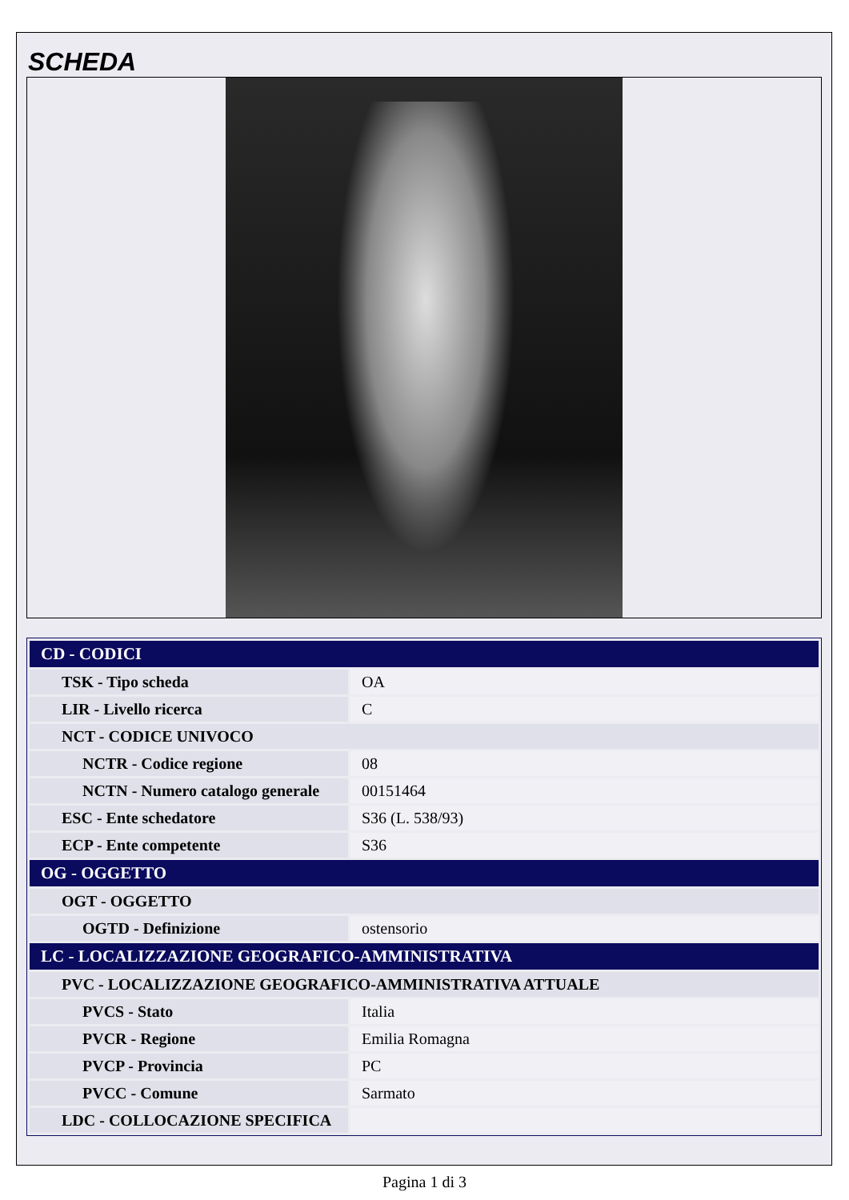SCHEDA
| CD - CODICI | |
| TSK - Tipo scheda | OA |
| LIR - Livello ricerca | C |
| NCT - CODICE UNIVOCO | |
| NCTR - Codice regione | 08 |
| NCTN - Numero catalogo generale | 00151464 |
| ESC - Ente schedatore | S36 (L. 538/93) |
| ECP - Ente competente | S36 |
| OG - OGGETTO | |
| OGT - OGGETTO | |
| OGTD - Definizione | ostensorio |
| LC - LOCALIZZAZIONE GEOGRAFICO-AMMINISTRATIVA | |
| PVC - LOCALIZZAZIONE GEOGRAFICO-AMMINISTRATIVA ATTUALE | |
| PVCS - Stato | Italia |
| PVCR - Regione | Emilia Romagna |
| PVCP - Provincia | PC |
| PVCC - Comune | Sarmato |
| LDC - COLLOCAZIONE SPECIFICA | |
Pagina 1 di 3